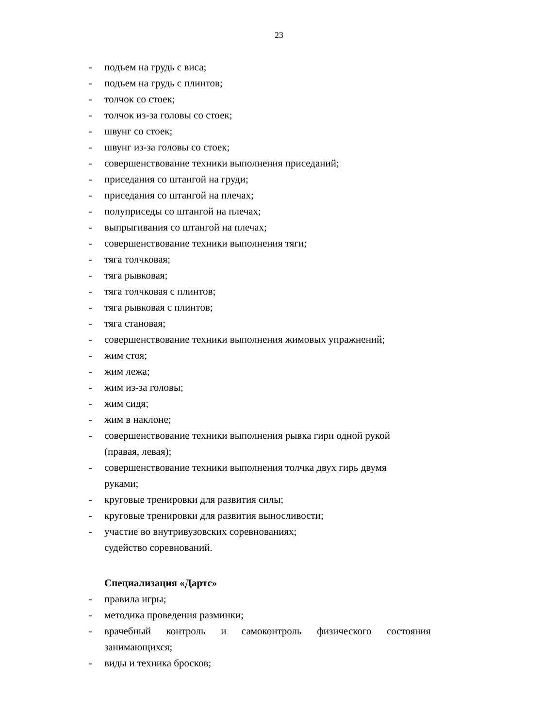23
- подъем на грудь с виса;
- подъем на грудь с плинтов;
- толчок со стоек;
- толчок из-за головы со стоек;
- швунг со стоек;
- швунг из-за головы со стоек;
- совершенствование техники выполнения приседаний;
- приседания со штангой на груди;
- приседания со штангой на плечах;
- полуприседы со штангой на плечах;
- выпрыгивания со штангой на плечах;
- совершенствование техники выполнения тяги;
- тяга толчковая;
- тяга рывковая;
- тяга толчковая с плинтов;
- тяга рывковая с плинтов;
- тяга становая;
- совершенствование техники выполнения жимовых упражнений;
- жим стоя;
- жим лежа;
- жим из-за головы;
- жим сидя;
- жим в наклоне;
- совершенствование техники выполнения рывка гири одной рукой
(правая, левая);
- совершенствование техники выполнения толчка двух гирь двумя
руками;
- круговые тренировки для развития силы;
- круговые тренировки для развития выносливости;
- участие во внутривузовских соревнованиях;
судейство соревнований.
Специализация «Дартс»
- правила игры;
- методика проведения разминки;
- врачебный контроль и самоконтроль физического состояния
занимающихся;
- виды и техника бросков;